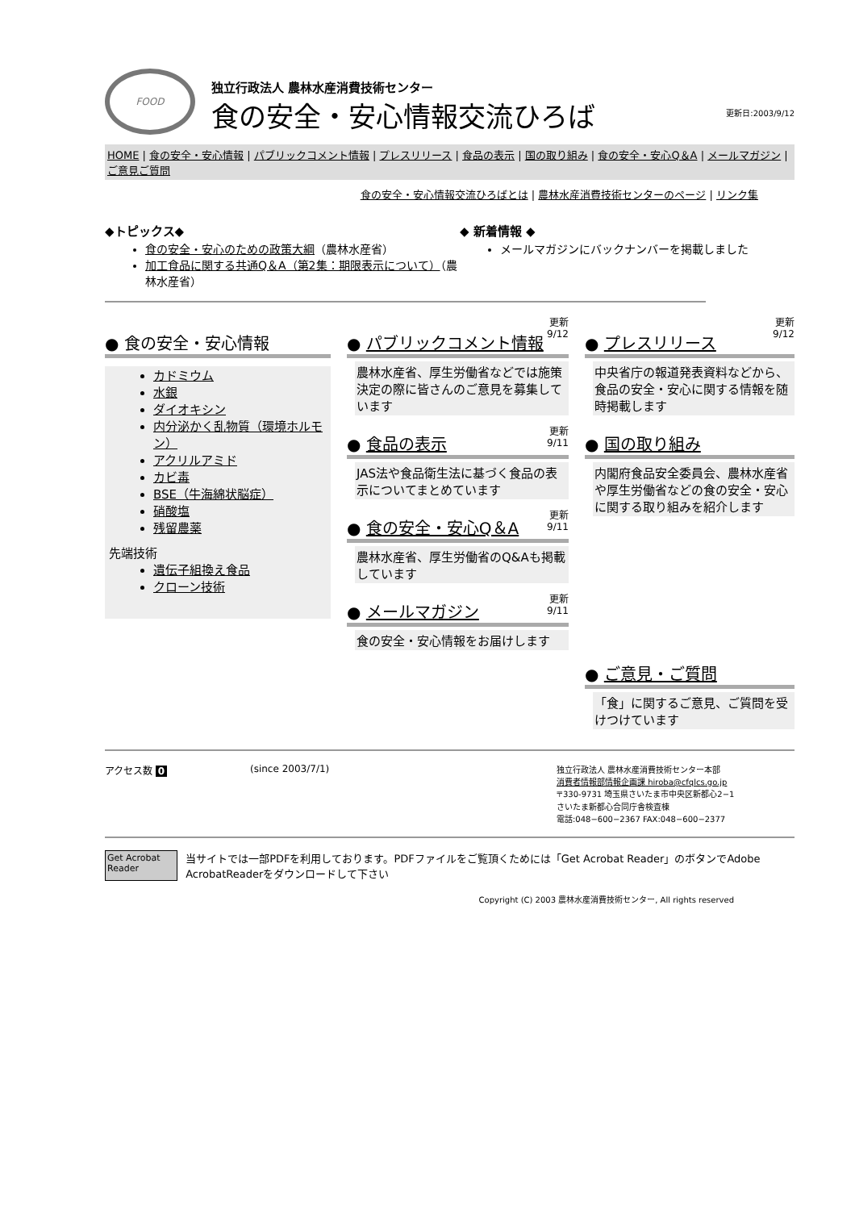FOOD
独立行政法人 農林水産消費技術センター
食の安全・安心情報交流ひろば
更新日:2003/9/12
HOME | 食の安全・安心情報 | パブリックコメント情報 | プレスリリース | 食品の表示 | 国の取り組み | 食の安全・安心Q＆A | メールマガジン | ご意見ご質問
食の安全・安心情報交流ひろばとは | 農林水産消費技術センターのページ | リンク集
◆トピックス◆
食の安全・安心のための政策大綱（農林水産省）
加工食品に関する共通Q＆A（第2集：期限表示について）（農林水産省）
◆ 新着情報 ◆
メールマガジンにバックナンバーを掲載しました
● 食の安全・安心情報
カドミウム
水銀
ダイオキシン
内分泌かく乱物質（環境ホルモン）
アクリルアミド
カビ毒
BSE（牛海綿状脳症）
硝酸塩
残留農薬
先端技術
遺伝子組換え食品
クローン技術
更新
9/12
● パブリックコメント情報
農林水産省、厚生労働省などでは施策決定の際に皆さんのご意見を募集しています
更新
9/11
● 食品の表示
JAS法や食品衛生法に基づく食品の表示についてまとめています
更新
9/11
● 食の安全・安心Q＆A
農林水産省、厚生労働省のQ&Aも掲載しています
更新
9/11
● メールマガジン
食の安全・安心情報をお届けします
更新
9/12
● プレスリリース
中央省庁の報道発表資料などから、食品の安全・安心に関する情報を随時掲載します
● 国の取り組み
内閣府食品安全委員会、農林水産省や厚生労働省などの食の安全・安心に関する取り組みを紹介します
● ご意見・ご質問
「食」に関するご意見、ご質問を受けつけています
アクセス数 0 (since 2003/7/1)
独立行政法人 農林水産消費技術センター本部
消費者情報部情報企画課 hiroba@cfqlcs.go.jp
〒330-9731 埼玉県さいたま市中央区新都心2−1
さいたま新都心合同庁舎検査棟
電話:048−600−2367 FAX:048−600−2377
Get Acrobat Reader
当サイトでは一部PDFを利用しております。PDFファイルをご覧頂くためには「Get Acrobat Reader」のボタンでAdobe AcrobatReaderをダウンロードして下さい
Copyright (C) 2003 農林水産消費技術センター, All rights reserved